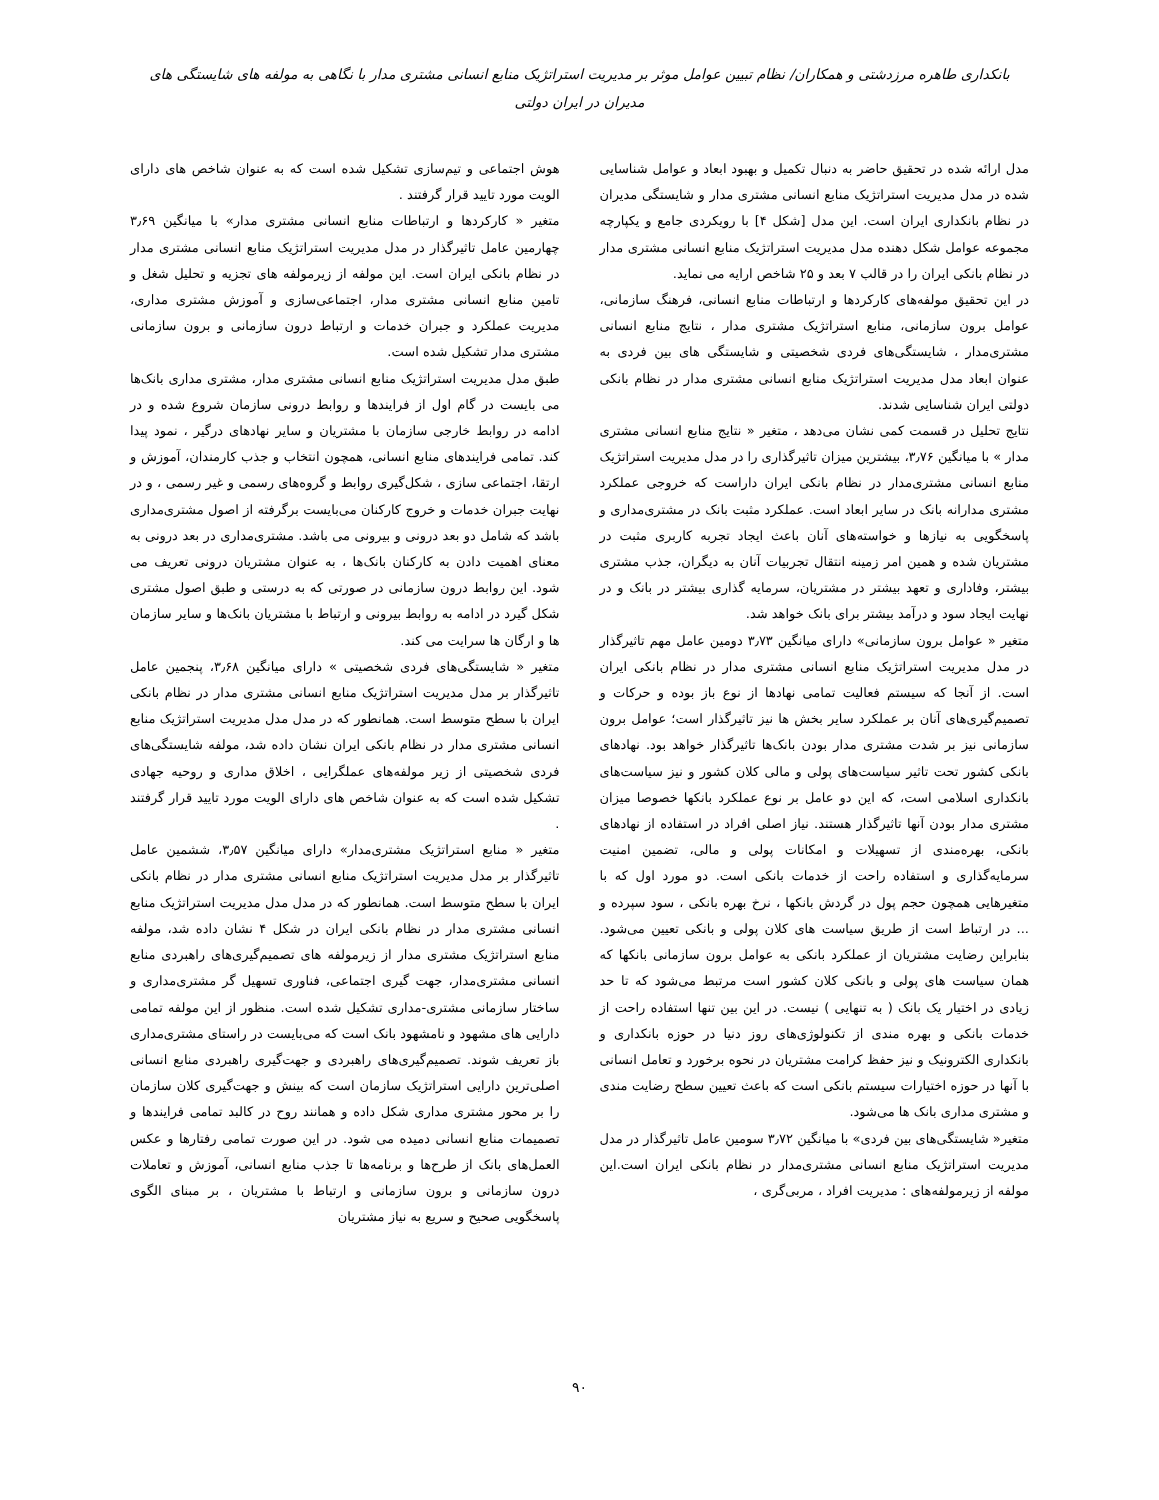بانکداری طاهره مرزدشتی و همکاران/ نظام تبیین عوامل موثر بر مدیریت استراتژیک منابع انسانی مشتری مدار با نگاهی به مولفه های شایستگی های مدیران در ایران دولتی
مدل ارائه شده در تحقیق حاضر به دنبال تکمیل و بهبود ابعاد و عوامل شناسایی شده در مدل مدیریت استراتژیک منابع انسانی مشتری مدار و شایستگی مدیران در نظام بانکداری ایران است. این مدل [شکل ۴] با رویکردی جامع و یکپارچه مجموعه عوامل شکل دهنده مدل مدیریت استراتژیک منابع انسانی مشتری مدار در نظام بانکی ایران را در قالب ۷ بعد و ۲۵ شاخص ارایه می نماید.
در این تحقیق مولفه‌های کارکردها و ارتباطات منابع انسانی، فرهنگ سازمانی، عوامل برون سازمانی، منابع استراتژیک مشتری مدار ، نتایج منابع انسانی مشتری‌مدار ، شایستگی‌های فردی شخصیتی و شایستگی های بین فردی به عنوان ابعاد مدل مدیریت استراتژیک منابع انسانی مشتری مدار در نظام بانکی دولتی ایران شناسایی شدند.
نتایج تحلیل در قسمت کمی نشان می‌دهد ، متغیر « نتایج منابع انسانی مشتری مدار » با میانگین ۳٫۷۶، بیشترین میزان تاثیرگذاری را در مدل مدیریت استراتژیک منابع انسانی مشتری‌مدار در نظام بانکی ایران داراست که خروجی عملکرد مشتری مدارانه بانک در سایر ابعاد است. عملکرد مثبت بانک در مشتری‌مداری و پاسخگویی به نیازها و خواسته‌های آنان باعث ایجاد تجربه کاربری مثبت در مشتریان شده و همین امر زمینه انتقال تجربیات آنان به دیگران، جذب مشتری بیشتر، وفاداری و تعهد بیشتر در مشتریان، سرمایه گذاری بیشتر در بانک و در نهایت ایجاد سود و درآمد بیشتر برای بانک خواهد شد.
متغیر « عوامل برون سازمانی» دارای میانگین ۳٫۷۳ دومین عامل مهم تاثیرگذار در مدل مدیریت استراتژیک منابع انسانی مشتری مدار در نظام بانکی ایران است. از آنجا که سیستم فعالیت تمامی نهادها از نوع باز بوده و حرکات و تصمیم‌گیری‌های آنان بر عملکرد سایر بخش ها نیز تاثیرگذار است؛ عوامل برون سازمانی نیز بر شدت مشتری مدار بودن بانک‌ها تاثیرگذار خواهد بود. نهادهای بانکی کشور تحت تاثیر سیاست‌های پولی و مالی کلان کشور و نیز سیاست‌های بانکداری اسلامی است، که این دو عامل بر نوع عملکرد بانکها خصوصا میزان مشتری مدار بودن آنها تاثیرگذار هستند. نیاز اصلی افراد در استفاده از نهادهای بانکی، بهره‌مندی از تسهیلات و امکانات پولی و مالی، تضمین امنیت سرمایه‌گذاری و استفاده راحت از خدمات بانکی است. دو مورد اول که با متغیرهایی همچون حجم پول در گردش بانکها ، نرخ بهره بانکی ، سود سپرده و ... در ارتباط است از طریق سیاست های کلان پولی و بانکی تعیین می‌شود. بنابراین رضایت مشتریان از عملکرد بانکی به عوامل برون سازمانی بانکها که همان سیاست های پولی و بانکی کلان کشور است مرتبط می‌شود که تا حد زیادی در اختیار یک بانک ( به تنهایی ) نیست. در این بین تنها استفاده راحت از خدمات بانکی و بهره مندی از تکنولوژی‌های روز دنیا در حوزه بانکداری و بانکداری الکترونیک و نیز حفظ کرامت مشتریان در نحوه برخورد و تعامل انسانی با آنها در حوزه اختیارات سیستم بانکی است که باعث تعیین سطح رضایت مندی و مشتری مداری بانک ها می‌شود.
متغیر« شایستگی‌های بین فردی» با میانگین ۳٫۷۲ سومین عامل تاثیرگذار در مدل مدیریت استراتژیک منابع انسانی مشتری‌مدار در نظام بانکی ایران است.این مولفه از زیرمولفه‌های : مدیریت افراد ، مربی‌گری ،
هوش اجتماعی و تیم‌سازی تشکیل شده است که به عنوان شاخص های دارای الویت مورد تایید قرار گرفتند .
متغیر « کارکردها و ارتباطات منابع انسانی مشتری مدار» با میانگین ۳٫۶۹ چهارمین عامل تاثیرگذار در مدل مدیریت استراتژیک منابع انسانی مشتری مدار در نظام بانکی ایران است. این مولفه از زیرمولفه های تجزیه و تحلیل شغل و تامین منابع انسانی مشتری مدار، اجتماعی‌سازی و آموزش مشتری مداری، مدیریت عملکرد و جبران خدمات و ارتباط درون سازمانی و برون سازمانی مشتری مدار تشکیل شده است.
طبق مدل مدیریت استراتژیک منابع انسانی مشتری مدار، مشتری مداری بانک‌ها می بایست در گام اول از فرایندها و روابط درونی سازمان شروع شده و در ادامه در روابط خارجی سازمان با مشتریان و سایر نهادهای درگیر ، نمود پیدا کند. تمامی فرایندهای منابع انسانی، همچون انتخاب و جذب کارمندان، آموزش و ارتقا، اجتماعی سازی ، شکل‌گیری روابط و گروه‌های رسمی و غیر رسمی ، و در نهایت جبران خدمات و خروج کارکنان می‌بایست برگرفته از اصول مشتری‌مداری باشد که شامل دو بعد درونی و بیرونی می باشد. مشتری‌مداری در بعد درونی به معنای اهمیت دادن به کارکنان بانک‌ها ، به عنوان مشتریان درونی تعریف می شود. این روابط درون سازمانی در صورتی که به درستی و طبق اصول مشتری شکل گیرد در ادامه به روابط بیرونی و ارتباط با مشتریان بانک‌ها و سایر سازمان ها و ارگان ها سرایت می کند.
متغیر « شایستگی‌های فردی شخصیتی » دارای میانگین ۳٫۶۸، پنجمین عامل تاثیرگذار بر مدل مدیریت استراتژیک منابع انسانی مشتری مدار در نظام بانکی ایران با سطح متوسط است. همانطور که در مدل مدل مدیریت استراتژیک منابع انسانی مشتری مدار در نظام بانکی ایران نشان داده شد، مولفه شایستگی‌های فردی شخصیتی از زیر مولفه‌های عملگرایی ، اخلاق مداری و روحیه جهادی تشکیل شده است که به عنوان شاخص های دارای الویت مورد تایید قرار گرفتند .
متغیر « منابع استراتژیک مشتری‌مدار» دارای میانگین ۳٫۵۷، ششمین عامل تاثیرگذار بر مدل مدیریت استراتژیک منابع انسانی مشتری مدار در نظام بانکی ایران با سطح متوسط است. همانطور که در مدل مدل مدیریت استراتژیک منابع انسانی مشتری مدار در نظام بانکی ایران در شکل ۴ نشان داده شد، مولفه منابع استراتژیک مشتری مدار از زیرمولفه های تصمیم‌گیری‌های راهبردی منابع انسانی مشتری‌مدار، جهت گیری اجتماعی، فناوری تسهیل گر مشتری‌مداری و ساختار سازمانی مشتری-مداری تشکیل شده است. منظور از این مولفه تمامی دارایی های مشهود و نامشهود بانک است که می‌بایست در راستای مشتری‌مداری باز تعریف شوند. تصمیم‌گیری‌های راهبردی و جهت‌گیری راهبردی منابع انسانی اصلی‌ترین دارایی استراتژیک سازمان است که بینش و جهت‌گیری کلان سازمان را بر محور مشتری مداری شکل داده و همانند روح در کالبد تمامی فرایندها و تصمیمات منابع انسانی دمیده می شود. در این صورت تمامی رفتارها و عکس العمل‌های بانک از طرح‌ها و برنامه‌ها تا جذب منابع انسانی، آموزش و تعاملات درون سازمانی و برون سازمانی و ارتباط با مشتریان ، بر مبنای الگوی پاسخگویی صحیح و سریع به نیاز مشتریان
۹۰